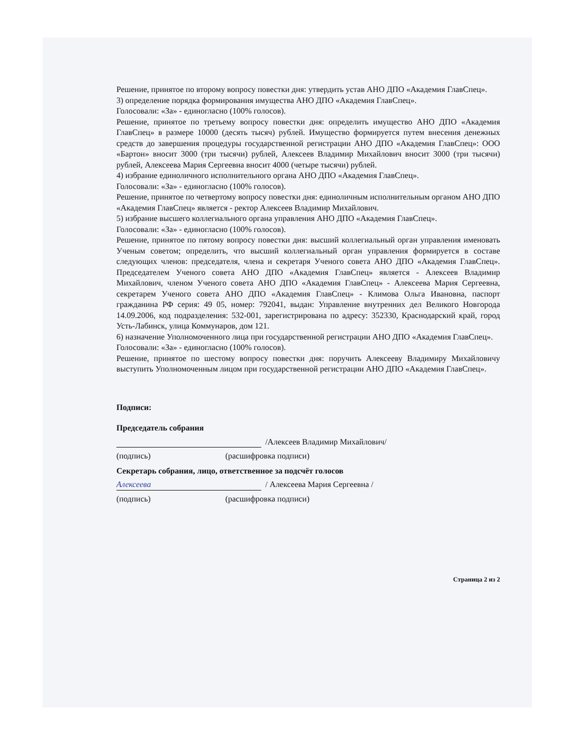Решение, принятое по второму вопросу повестки дня: утвердить устав АНО ДПО «Академия ГлавСпец».
3) определение порядка формирования имущества АНО ДПО «Академия ГлавСпец».
Голосовали: «За» - единогласно (100% голосов).
Решение, принятое по третьему вопросу повестки дня: определить имущество АНО ДПО «Академия ГлавСпец» в размере 10000 (десять тысяч) рублей. Имущество формируется путем внесения денежных средств до завершения процедуры государственной регистрации АНО ДПО «Академия ГлавСпец»: ООО «Бартон» вносит 3000 (три тысячи) рублей, Алексеев Владимир Михайлович вносит 3000 (три тысячи) рублей, Алексеева Мария Сергеевна вносит 4000 (четыре тысячи) рублей.
4) избрание единоличного исполнительного органа АНО ДПО «Академия ГлавСпец».
Голосовали: «За» - единогласно (100% голосов).
Решение, принятое по четвертому вопросу повестки дня: единоличным исполнительным органом АНО ДПО «Академия ГлавСпец» является - ректор Алексеев Владимир Михайлович.
5) избрание высшего коллегиального органа управления АНО ДПО «Академия ГлавСпец».
Голосовали: «За» - единогласно (100% голосов).
Решение, принятое по пятому вопросу повестки дня: высший коллегиальный орган управления именовать Ученым советом; определить, что высший коллегиальный орган управления формируется в составе следующих членов: председателя, члена и секретаря Ученого совета АНО ДПО «Академия ГлавСпец». Председателем Ученого совета АНО ДПО «Академия ГлавСпец» является - Алексеев Владимир Михайлович, членом Ученого совета АНО ДПО «Академия ГлавСпец» - Алексеева Мария Сергеевна, секретарем Ученого совета АНО ДПО «Академия ГлавСпец» - Климова Ольга Ивановна, паспорт гражданина РФ серия: 49 05, номер: 792041, выдан: Управление внутренних дел Великого Новгорода 14.09.2006, код подразделения: 532-001, зарегистрирована по адресу: 352330, Краснодарский край, город Усть-Лабинск, улица Коммунаров, дом 121.
6) назначение Уполномоченного лица при государственной регистрации АНО ДПО «Академия ГлавСпец».
Голосовали: «За» - единогласно (100% голосов).
Решение, принятое по шестому вопросу повестки дня: поручить Алексееву Владимиру Михайловичу выступить Уполномоченным лицом при государственной регистрации АНО ДПО «Академия ГлавСпец».
Подписи:
Председатель собрания
/Алексеев Владимир Михайлович/
(подпись) (расшифровка подписи)
Секретарь собрания, лицо, ответственное за подсчёт голосов
Алексеева / Алексеева Мария Сергеевна /
(подпись) (расшифровка подписи)
Страница 2 из 2